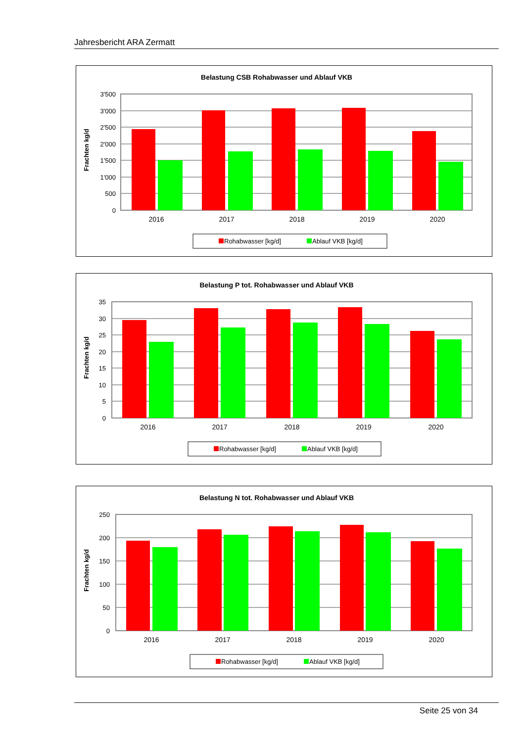Jahresbericht ARA Zermatt
Belastung CSB Rohabwasser und Ablauf VKB
Frachten kg/d
3'500
3'000
2'500
2'000
1'500
1'000
500
0
2016
2017
2018
2019
2020
Rohabwasser [kg/d]
Ablauf VKB [kg/d]
Belastung P tot. Rohabwasser und Ablauf VKB
Frachten kg/d
35
30
25
20
15
10
5
0
2016
2017
2018
2019
2020
Rohabwasser [kg/d]
Ablauf VKB [kg/d]
Belastung N tot. Rohabwasser und Ablauf VKB
Frachten kg/d
250
200
150
100
50
0
2016
2017
2018
2019
2020
Rohabwasser [kg/d]
Ablauf VKB [kg/d]
Seite 25 von 34